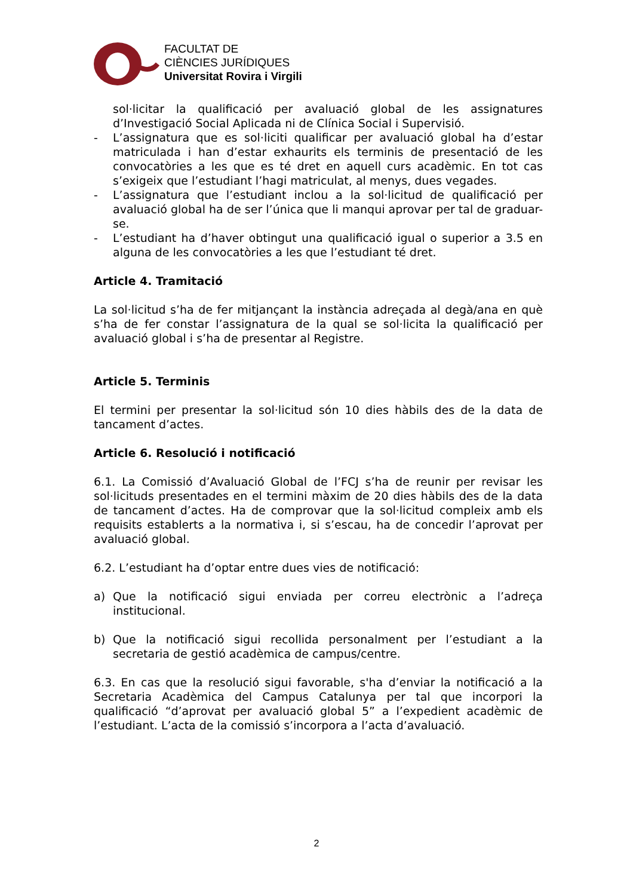FACULTAT DE
CIÈNCIES JURÍDIQUES
Universitat Rovira i Virgili
sol·licitar la qualificació per avaluació global de les assignatures d’Investigació Social Aplicada ni de Clínica Social i Supervisió.
- L’assignatura que es sol·liciti qualificar per avaluació global ha d’estar matriculada i han d’estar exhaurits els terminis de presentació de les convocatòries a les que es té dret en aquell curs acadèmic. En tot cas s’exigeix que l’estudiant l’hagi matriculat, al menys, dues vegades.
- L’assignatura que l’estudiant inclou a la sol·licitud de qualificació per avaluació global ha de ser l’única que li manqui aprovar per tal de graduar-se.
- L’estudiant ha d’haver obtingut una qualificació igual o superior a 3.5 en alguna de les convocatòries a les que l’estudiant té dret.
Article 4. Tramitació
La sol·licitud s’ha de fer mitjançant la instància adreçada al degà/ana en què s’ha de fer constar l’assignatura de la qual se sol·licita la qualificació per avaluació global i s’ha de presentar al Registre.
Article 5. Terminis
El termini per presentar la sol·licitud són 10 dies hàbils des de la data de tancament d’actes.
Article 6. Resolució i notificació
6.1. La Comissió d’Avaluació Global de l’FCJ s’ha de reunir per revisar les sol·licituds presentades en el termini màxim de 20 dies hàbils des de la data de tancament d’actes. Ha de comprovar que la sol·licitud compleix amb els requisits establerts a la normativa i, si s’escau, ha de concedir l’aprovat per avaluació global.
6.2. L’estudiant ha d’optar entre dues vies de notificació:
a) Que la notificació sigui enviada per correu electrònic a l’adreça institucional.
b) Que la notificació sigui recollida personalment per l’estudiant a la secretaria de gestió acadèmica de campus/centre.
6.3. En cas que la resolució sigui favorable, s'ha d’enviar la notificació a la Secretaria Acadèmica del Campus Catalunya per tal que incorpori la qualificació “d’aprovat per avaluació global 5” a l’expedient acadèmic de l’estudiant. L’acta de la comissió s’incorpora a l’acta d’avaluació.
2